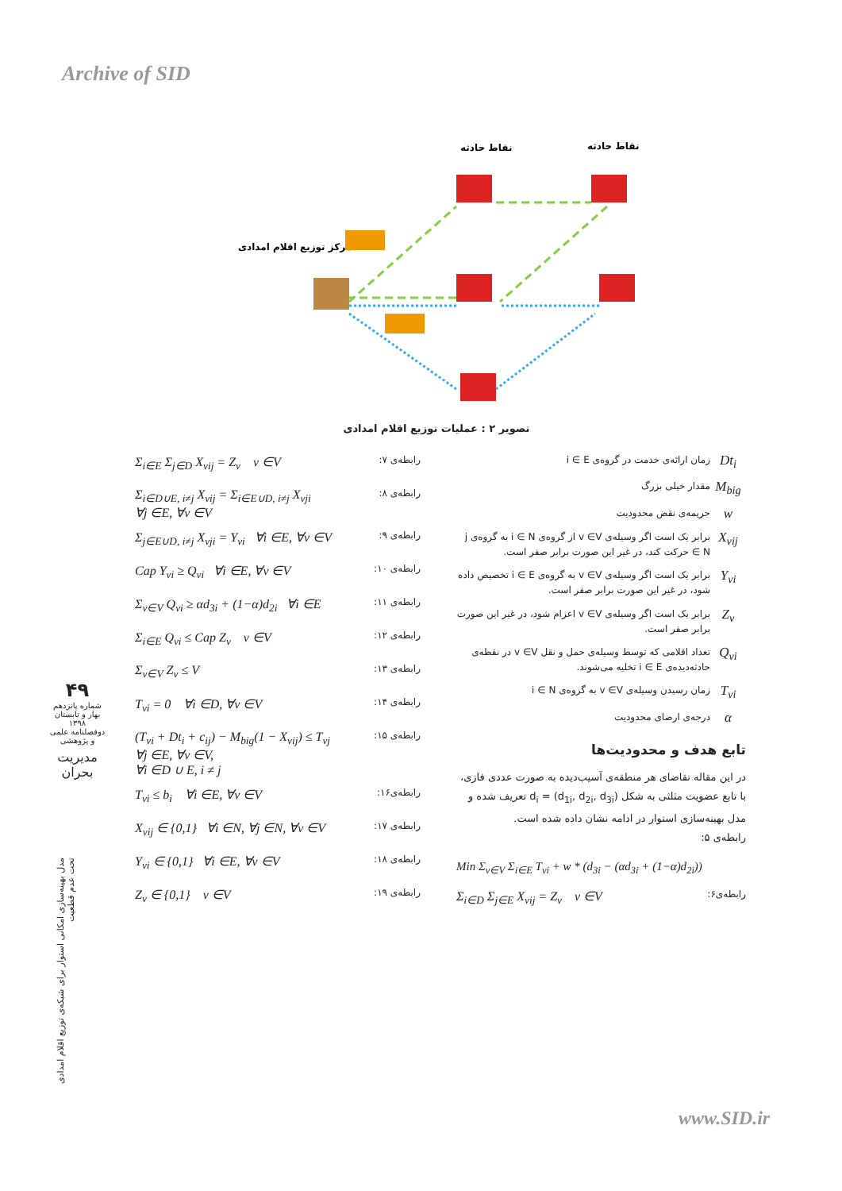Archive of SID
نقاط حادثه
نقاط حادثه
مرکز توزیع اقلام امدادی
تصویر ۲ : عملیات توزیع اقلام امدادی
Dt<sub>i</sub>
زمان ارائه‌ی خدمت در گروه‌ی i ∈ E
M<sub>big</sub>
مقدار خیلی بزرگ
w
جریمه‌ی نقض محدودیت
X<sub>vij</sub>
برابر یک است اگر وسیله‌ی v ∈V از گروه‌ی i ∈ N به گروه‌ی j ∈ N حرکت کند، در غیر این صورت برابر صفر است.
Y<sub>vi</sub>
برابر یک است اگر وسیله‌ی v ∈V به گروه‌ی i ∈ E تخصیص داده شود، در غیر این صورت برابر صفر است.
Z<sub>v</sub>
برابر یک است اگر وسیله‌ی v ∈V اعزام شود، در غیر این صورت برابر صفر است.
Q<sub>vi</sub>
تعداد اقلامی که توسط وسیله‌ی حمل و نقل v ∈V در نقطه‌ی حادثه‌دیده‌ی i ∈ E تخلیه می‌شوند.
T<sub>vi</sub>
زمان رسیدن وسیله‌ی v ∈V به گروه‌ی i ∈ N
α
درجه‌ی ارضای محدودیت
تابع هدف و محدودیت‌ها
در این مقاله تقاضای هر منطقه‌ی آسیب‌دیده به صورت عددی فازی، با تابع عضویت مثلثی به شکل d<sub>i</sub> = (d<sub>1i</sub>, d<sub>2i</sub>, d<sub>3i</sub>) تعریف شده و مدل بهینه‌سازی استوار در ادامه نشان داده شده است.
رابطه‌ی ۵:
Min Σ<sub>v∈V</sub> Σ<sub>i∈E</sub> T<sub>vi</sub> + w * (d<sub>3i</sub> − (αd<sub>3i</sub> + (1−α)d<sub>2i</sub>))
رابطه‌ی۶:
Σ<sub>i∈D</sub> Σ<sub>j∈E</sub> X<sub>vij</sub> = Z<sub>v</sub> v ∈V
رابطه‌ی ۷:
Σ<sub>i∈E</sub> Σ<sub>j∈D</sub> X<sub>vij</sub> = Z<sub>v</sub> v ∈V
رابطه‌ی ۸:
Σ<sub>i∈D∪E, i≠j</sub> X<sub>vij</sub> = Σ<sub>i∈E∪D, i≠j</sub> X<sub>vji</sub>
∀j ∈E, ∀v ∈V
رابطه‌ی ۹:
Σ<sub>j∈E∪D, i≠j</sub> X<sub>vji</sub> = Y<sub>vi</sub> ∀i ∈E, ∀v ∈V
رابطه‌ی ۱۰:
Cap Y<sub>vi</sub> ≥ Q<sub>vi</sub> ∀i ∈E, ∀v ∈V
رابطه‌ی ۱۱:
Σ<sub>v∈V</sub> Q<sub>vi</sub> ≥ αd<sub>3i</sub> + (1−α)d<sub>2i</sub> ∀i ∈E
رابطه‌ی ۱۲:
Σ<sub>i∈E</sub> Q<sub>vi</sub> ≤ Cap Z<sub>v</sub> v ∈V
رابطه‌ی ۱۳:
Σ<sub>v∈V</sub> Z<sub>v</sub> ≤ V
رابطه‌ی ۱۴:
T<sub>vi</sub> = 0 ∀i ∈D, ∀v ∈V
رابطه‌ی ۱۵:
(T<sub>vi</sub> + Dt<sub>i</sub> + c<sub>ij</sub>) − M<sub>big</sub>(1 − X<sub>vij</sub>) ≤ T<sub>vj</sub>
∀j ∈E, ∀v ∈V,
∀i ∈D ∪ E, i ≠ j
رابطه‌ی۱۶:
T<sub>vi</sub> ≤ b<sub>i</sub> ∀i ∈E, ∀v ∈V
رابطه‌ی ۱۷:
X<sub>vij</sub> ∈ {0,1} ∀i ∈N, ∀j ∈N, ∀v ∈V
رابطه‌ی ۱۸:
Y<sub>vi</sub> ∈ {0,1} ∀i ∈E, ∀v ∈V
رابطه‌ی ۱۹:
Z<sub>v</sub> ∈ {0,1} v ∈V
۴۹
شماره پانزدهم
بهار و تابستان ۱۳۹۸
دوفصلنامه علمی و پژوهشی
مدیریت بحران
مدل بهینه‌سازی امکانی استوار برای شبکه‌ی توزیع اقلام امدادی تحت عدم قطعیت
www.SID.ir